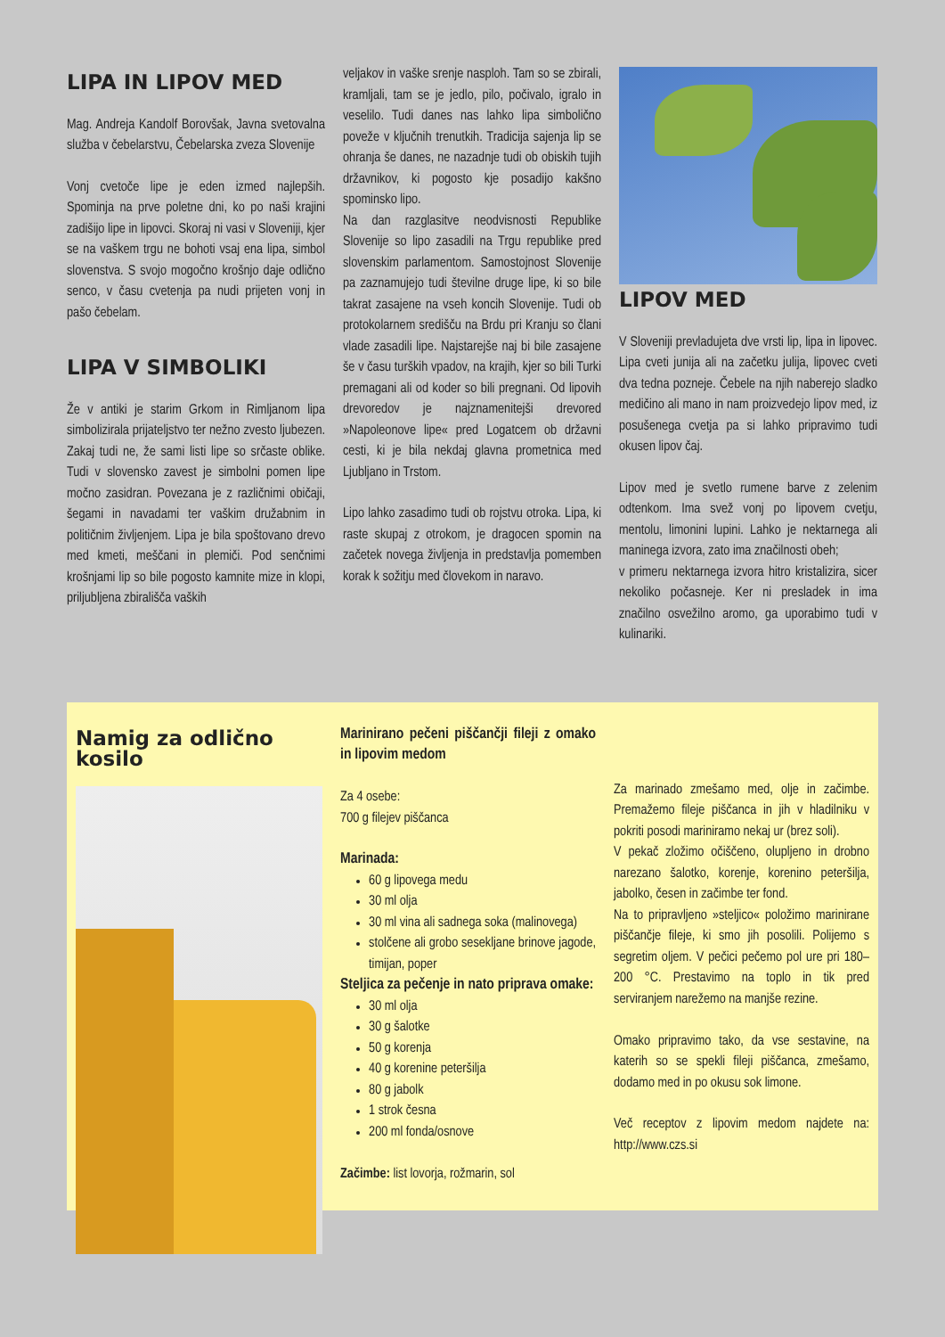LIPA IN LIPOV MED
Mag. Andreja Kandolf Borovšak, Javna svetovalna služba v čebelarstvu, Čebelarska zveza Slovenije
Vonj cvetoče lipe je eden izmed najlepših. Spominja na prve poletne dni, ko po naši krajini zadišijo lipe in lipovci. Skoraj ni vasi v Sloveniji, kjer se na vaškem trgu ne bohoti vsaj ena lipa, simbol slovenstva. S svojo mogočno krošnjo daje odlično senco, v času cvetenja pa nudi prijeten vonj in pašo čebelam.
LIPA V SIMBOLIKI
Že v antiki je starim Grkom in Rimljanom lipa simbolizirala prijateljstvo ter nežno zvesto ljubezen. Zakaj tudi ne, že sami listi lipe so srčaste oblike. Tudi v slovensko zavest je simbolni pomen lipe močno zasidran. Povezana je z različnimi običaji, šegami in navadami ter vaškim družabnim in političnim življenjem. Lipa je bila spoštovano drevo med kmeti, meščani in plemiči. Pod senčnimi krošnjami lip so bile pogosto kamnite mize in klopi, priljubljena zbirališča vaških
veljakov in vaške srenje nasploh. Tam so se zbirali, kramljali, tam se je jedlo, pilo, počivalo, igralo in veselilo. Tudi danes nas lahko lipa simbolično poveže v ključnih trenutkih. Tradicija sajenja lip se ohranja še danes, ne nazadnje tudi ob obiskih tujih državnikov, ki pogosto kje posadijo kakšno spominsko lipo.
Na dan razglasitve neodvisnosti Republike Slovenije so lipo zasadili na Trgu republike pred slovenskim parlamentom. Samostojnost Slovenije pa zaznamujejo tudi številne druge lipe, ki so bile takrat zasajene na vseh koncih Slovenije. Tudi ob protokolarnem središču na Brdu pri Kranju so člani vlade zasadili lipe. Najstarejše naj bi bile zasajene še v času turških vpadov, na krajih, kjer so bili Turki premagani ali od koder so bili pregnani. Od lipovih drevoredov je najznamenitejši drevored »Napoleonove lipe« pred Logatcem ob državni cesti, ki je bila nekdaj glavna prometnica med Ljubljano in Trstom.
Lipo lahko zasadimo tudi ob rojstvu otroka. Lipa, ki raste skupaj z otrokom, je dragocen spomin na začetek novega življenja in predstavlja pomemben korak k sožitju med človekom in naravo.
LIPOV MED
V Sloveniji prevladujeta dve vrsti lip, lipa in lipovec. Lipa cveti junija ali na začetku julija, lipovec cveti dva tedna pozneje. Čebele na njih naberejo sladko medičino ali mano in nam proizvedejo lipov med, iz posušenega cvetja pa si lahko pripravimo tudi okusen lipov čaj.
Lipov med je svetlo rumene barve z zelenim odtenkom. Ima svež vonj po lipovem cvetju, mentolu, limonini lupini. Lahko je nektarnega ali maninega izvora, zato ima značilnosti obeh;
v primeru nektarnega izvora hitro kristalizira, sicer nekoliko počasneje. Ker ni presladek in ima značilno osvežilno aromo, ga uporabimo tudi v kulinariki.
Namig za odlično kosilo
Marinirano pečeni piščančji fileji z omako in lipovim medom
Za 4 osebe:
700 g filejev piščanca
Marinada:
60 g lipovega medu
30 ml olja
30 ml vina ali sadnega soka (malinovega)
stolčene ali grobo sesekljane brinove jagode, timijan, poper
Steljica za pečenje in nato priprava omake:
30 ml olja
30 g šalotke
50 g korenja
40 g korenine peteršilja
80 g jabolk
1 strok česna
200 ml fonda/osnove
Začimbe: list lovorja, rožmarin, sol
Za marinado zmešamo med, olje in začimbe. Premažemo fileje piščanca in jih v hladilniku v pokriti posodi mariniramo nekaj ur (brez soli).
V pekač zložimo očiščeno, olupljeno in drobno narezano šalotko, korenje, korenino peteršilja, jabolko, česen in začimbe ter fond.
Na to pripravljeno »steljico« položimo marinirane piščančje fileje, ki smo jih posolili. Polijemo s segretim oljem. V pečici pečemo pol ure pri 180–200 °C. Prestavimo na toplo in tik pred serviranjem narežemo na manjše rezine.
Omako pripravimo tako, da vse sestavine, na katerih so se spekli fileji piščanca, zmešamo, dodamo med in po okusu sok limone.
Več receptov z lipovim medom najdete na: http://www.czs.si